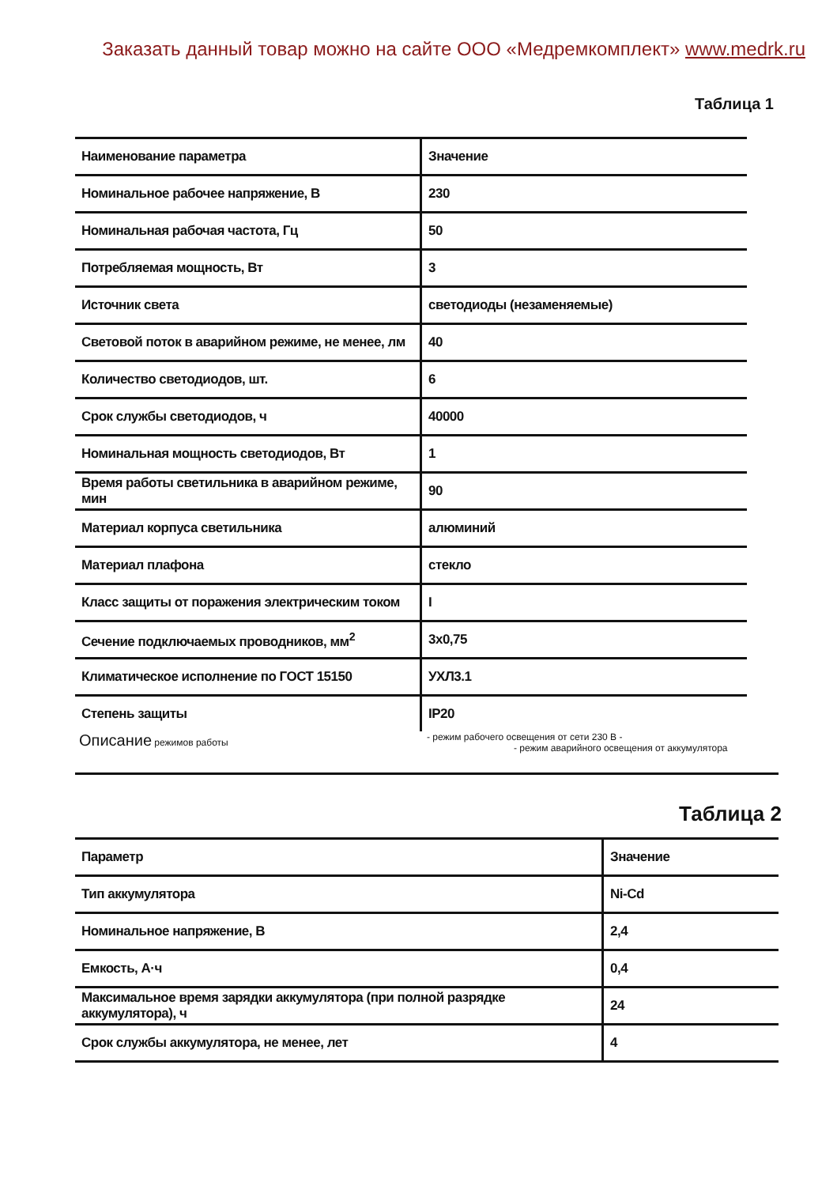Заказать данный товар можно на сайте ООО «Медремкомплект» www.medrk.ru
Таблица 1
| Наименование параметра | Значение |
| Номинальное рабочее напряжение, В | 230 |
| Номинальная рабочая частота, Гц | 50 |
| Потребляемая мощность, Вт | 3 |
| Источник света | светодиоды (незаменяемые) |
| Световой поток в аварийном режиме, не менее, лм | 40 |
| Количество светодиодов, шт. | 6 |
| Срок службы светодиодов, ч | 40000 |
| Номинальная мощность светодиодов, Вт | 1 |
| Время работы светильника в аварийном режиме, мин | 90 |
| Материал корпуса светильника | алюминий |
| Материал плафона | стекло |
| Класс защиты от поражения электрическим током | I |
| Сечение подключаемых проводников, мм<sup>2</sup> | 3x0,75 |
| Климатическое исполнение по ГОСТ 15150 | УХЛ3.1 |
| Степень защиты | IP20 |
Описание режимов работы - режим рабочего освещения от сети 230 В -
- режим аварийного освещения от аккумулятора
Таблица 2
| Параметр | Значение |
| Тип аккумулятора | Ni-Cd |
| Номинальное напряжение, В | 2,4 |
| Емкость, А·ч | 0,4 |
| Максимальное время зарядки аккумулятора (при полной разрядке аккумулятора), ч | 24 |
| Срок службы аккумулятора, не менее, лет | 4 |